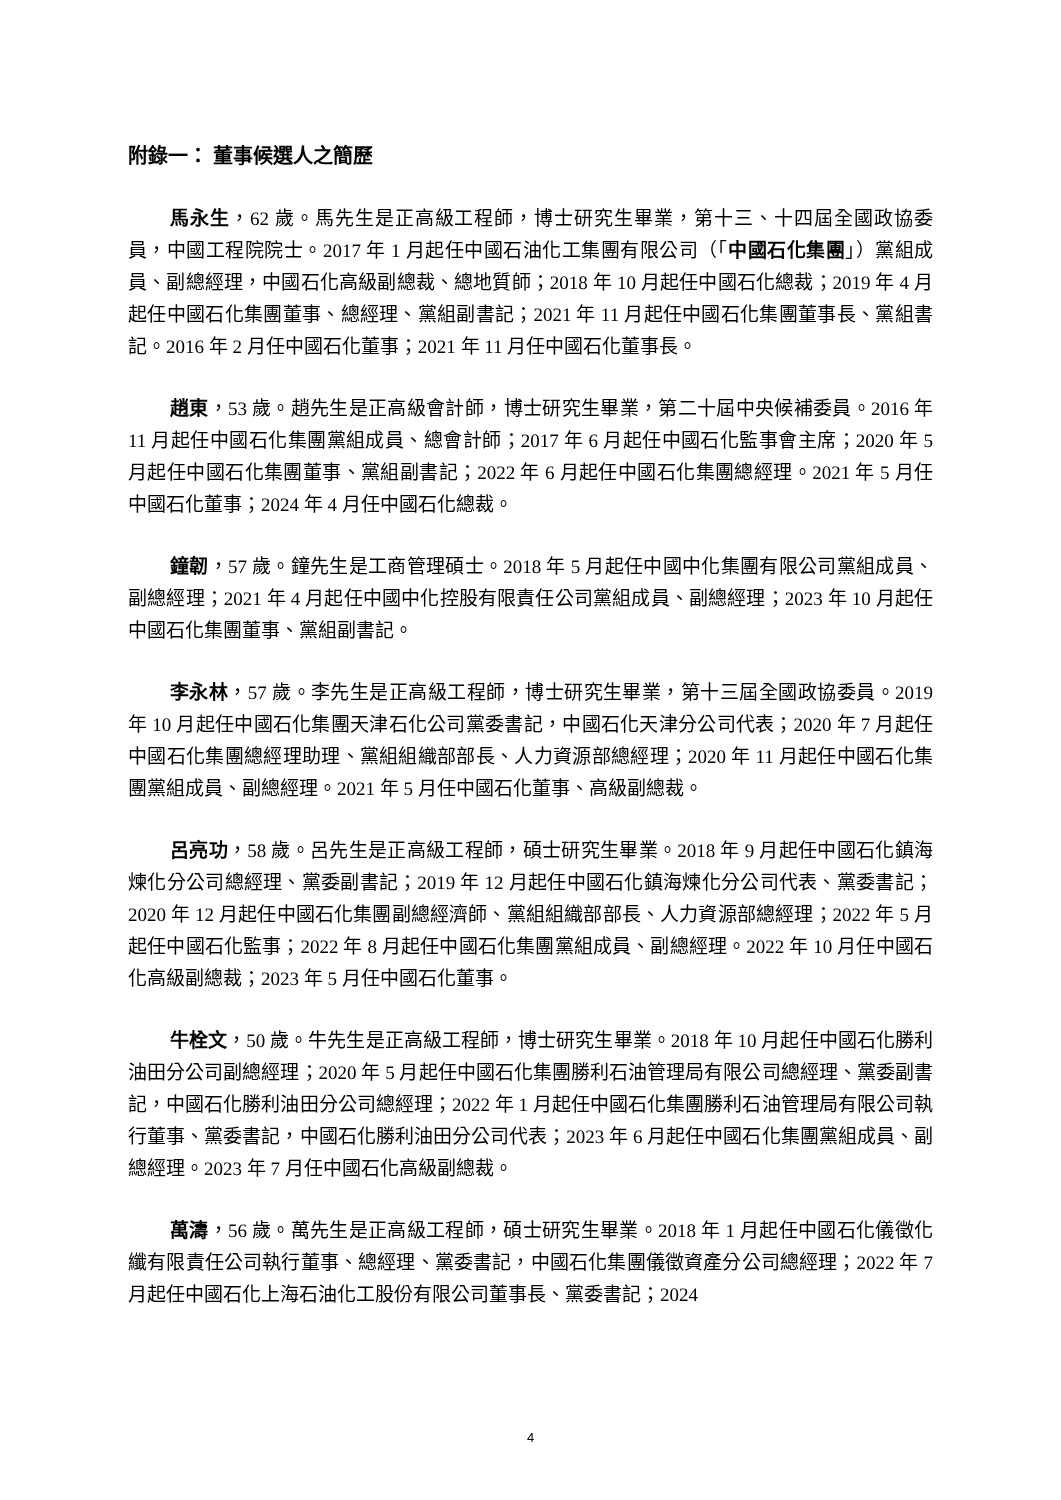附錄一： 董事候選人之簡歷
馬永生，62 歲。馬先生是正高級工程師，博士研究生畢業，第十三、十四屆全國政協委員，中國工程院院士。2017 年 1 月起任中國石油化工集團有限公司（「中國石化集團」）黨組成員、副總經理，中國石化高級副總裁、總地質師；2018 年 10 月起任中國石化總裁；2019 年 4 月起任中國石化集團董事、總經理、黨組副書記；2021 年 11 月起任中國石化集團董事長、黨組書記。2016 年 2 月任中國石化董事；2021 年 11 月任中國石化董事長。
趙東，53 歲。趙先生是正高級會計師，博士研究生畢業，第二十屆中央候補委員。2016 年 11 月起任中國石化集團黨組成員、總會計師；2017 年 6 月起任中國石化監事會主席；2020 年 5 月起任中國石化集團董事、黨組副書記；2022 年 6 月起任中國石化集團總經理。2021 年 5 月任中國石化董事；2024 年 4 月任中國石化總裁。
鐘韌，57 歲。鐘先生是工商管理碩士。2018 年 5 月起任中國中化集團有限公司黨組成員、副總經理；2021 年 4 月起任中國中化控股有限責任公司黨組成員、副總經理；2023 年 10 月起任中國石化集團董事、黨組副書記。
李永林，57 歲。李先生是正高級工程師，博士研究生畢業，第十三屆全國政協委員。2019 年 10 月起任中國石化集團天津石化公司黨委書記，中國石化天津分公司代表；2020 年 7 月起任中國石化集團總經理助理、黨組組織部部長、人力資源部總經理；2020 年 11 月起任中國石化集團黨組成員、副總經理。2021 年 5 月任中國石化董事、高級副總裁。
呂亮功，58 歲。呂先生是正高級工程師，碩士研究生畢業。2018 年 9 月起任中國石化鎮海煉化分公司總經理、黨委副書記；2019 年 12 月起任中國石化鎮海煉化分公司代表、黨委書記；2020 年 12 月起任中國石化集團副總經濟師、黨組組織部部長、人力資源部總經理；2022 年 5 月起任中國石化監事；2022 年 8 月起任中國石化集團黨組成員、副總經理。2022 年 10 月任中國石化高級副總裁；2023 年 5 月任中國石化董事。
牛栓文，50 歲。牛先生是正高級工程師，博士研究生畢業。2018 年 10 月起任中國石化勝利油田分公司副總經理；2020 年 5 月起任中國石化集團勝利石油管理局有限公司總經理、黨委副書記，中國石化勝利油田分公司總經理；2022 年 1 月起任中國石化集團勝利石油管理局有限公司執行董事、黨委書記，中國石化勝利油田分公司代表；2023 年 6 月起任中國石化集團黨組成員、副總經理。2023 年 7 月任中國石化高級副總裁。
萬濤，56 歲。萬先生是正高級工程師，碩士研究生畢業。2018 年 1 月起任中國石化儀徵化纖有限責任公司執行董事、總經理、黨委書記，中國石化集團儀徵資產分公司總經理；2022 年 7 月起任中國石化上海石油化工股份有限公司董事長、黨委書記；2024
4